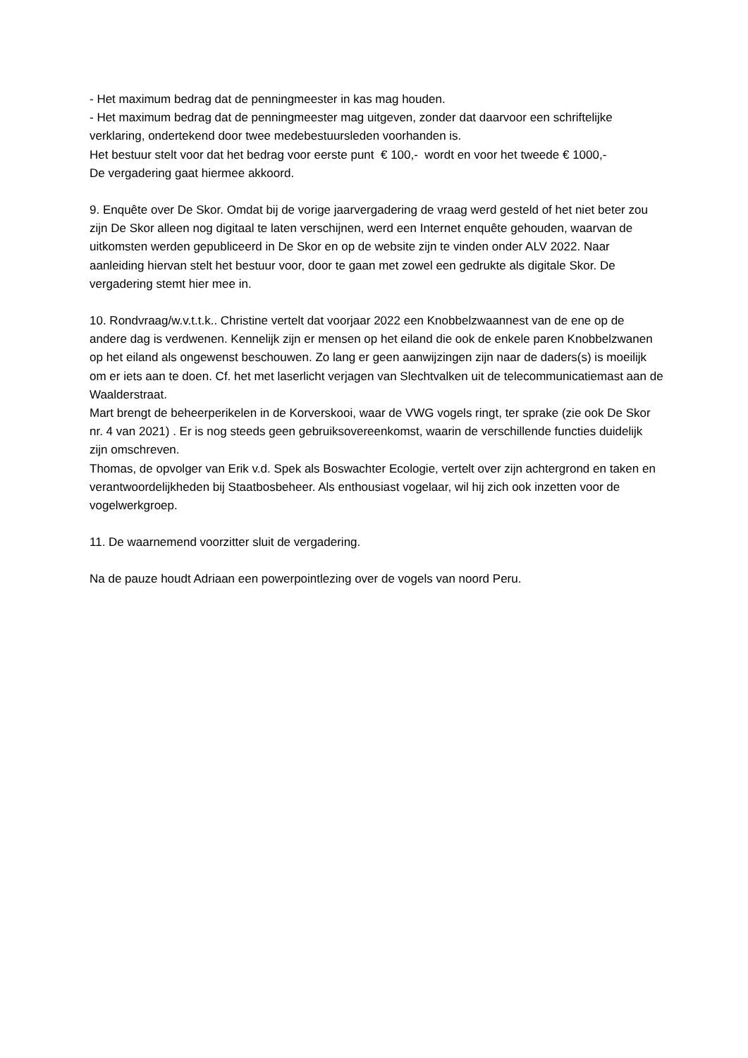- Het maximum bedrag dat de penningmeester in kas mag houden.
- Het maximum bedrag dat de penningmeester mag uitgeven, zonder dat daarvoor een schriftelijke verklaring, ondertekend door twee medebestuursleden voorhanden is.
Het bestuur stelt voor dat het bedrag voor eerste punt € 100,- wordt en voor het tweede € 1000,-
De vergadering gaat hiermee akkoord.
9. Enquête over De Skor. Omdat bij de vorige jaarvergadering de vraag werd gesteld of het niet beter zou zijn De Skor alleen nog digitaal te laten verschijnen, werd een Internet enquête gehouden, waarvan de uitkomsten werden gepubliceerd in De Skor en op de website zijn te vinden onder ALV 2022. Naar aanleiding hiervan stelt het bestuur voor, door te gaan met zowel een gedrukte als digitale Skor. De vergadering stemt hier mee in.
10. Rondvraag/w.v.t.t.k.. Christine vertelt dat voorjaar 2022 een Knobbelzwaannest van de ene op de andere dag is verdwenen. Kennelijk zijn er mensen op het eiland die ook de enkele paren Knobbelzwanen op het eiland als ongewenst beschouwen. Zo lang er geen aanwijzingen zijn naar de daders(s) is moeilijk om er iets aan te doen. Cf. het met laserlicht verjagen van Slechtvalken uit de telecommunicatiemast aan de Waalderstraat.
Mart brengt de beheerperikelen in de Korverskooi, waar de VWG vogels ringt, ter sprake (zie ook De Skor nr. 4 van 2021) . Er is nog steeds geen gebruiksovereenkomst, waarin de verschillende functies duidelijk zijn omschreven.
Thomas, de opvolger van Erik v.d. Spek als Boswachter Ecologie, vertelt over zijn achtergrond en taken en verantwoordelijkheden bij Staatbosbeheer. Als enthousiast vogelaar, wil hij zich ook inzetten voor de vogelwerkgroep.
11. De waarnemend voorzitter sluit de vergadering.
Na de pauze houdt Adriaan een powerpointlezing over de vogels van noord Peru.